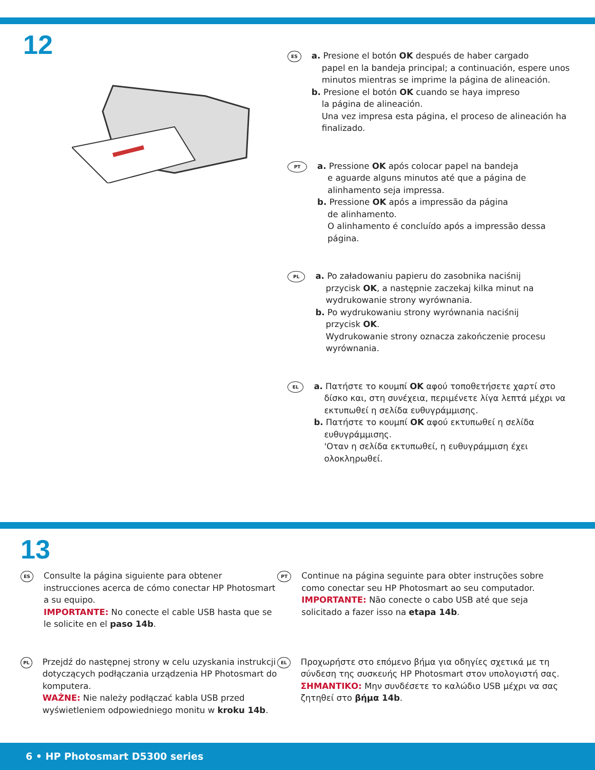12
ES
a. Presione el botón OK después de haber cargado
papel en la bandeja principal; a continuación, espere unos minutos mientras se imprime la página de alineación.
b. Presione el botón OK cuando se haya impreso
la página de alineación.
Una vez impresa esta página, el proceso de alineación ha finalizado.
PT
a. Pressione OK após colocar papel na bandeja
e aguarde alguns minutos até que a página de alinhamento seja impressa.
b. Pressione OK após a impressão da página
de alinhamento.
O alinhamento é concluído após a impressão dessa página.
PL
a. Po załadowaniu papieru do zasobnika naciśnij
przycisk OK, a następnie zaczekaj kilka minut na wydrukowanie strony wyrównania.
b. Po wydrukowaniu strony wyrównania naciśnij
przycisk OK.
Wydrukowanie strony oznacza zakończenie procesu wyrównania.
EL
a. Πατήστε το κουμπί OK αφού τοποθετήσετε χαρτί στο
δίσκο και, στη συνέχεια, περιμένετε λίγα λεπτά μέχρι να εκτυπωθεί η σελίδα ευθυγράμμισης.
b. Πατήστε το κουμπί OK αφού εκτυπωθεί η σελίδα
ευθυγράμμισης.
'Οταν η σελίδα εκτυπωθεί, η ευθυγράμμιση έχει ολοκληρωθεί.
13
ES
Consulte la página siguiente para obtener instrucciones acerca de cómo conectar HP Photosmart a su equipo.
IMPORTANTE: No conecte el cable USB hasta que se le solicite en el paso 14b.
PT
Continue na página seguinte para obter instruções sobre como conectar seu HP Photosmart ao seu computador.
IMPORTANTE: Não conecte o cabo USB até que seja solicitado a fazer isso na etapa 14b.
PL
Przejdź do następnej strony w celu uzyskania instrukcji dotyczących podłączania urządzenia HP Photosmart do komputera.
WAŻNE: Nie należy podłączać kabla USB przed wyświetleniem odpowiedniego monitu w kroku 14b.
EL
Προχωρήστε στο επόμενο βήμα για οδηγίες σχετικά με τη σύνδεση της συσκευής HP Photosmart στον υπολογιστή σας.
ΣΗΜΑΝΤΙΚΟ: Μην συνδέσετε το καλώδιο USB μέχρι να σας ζητηθεί στο βήμα 14b.
6 • HP Photosmart D5300 series